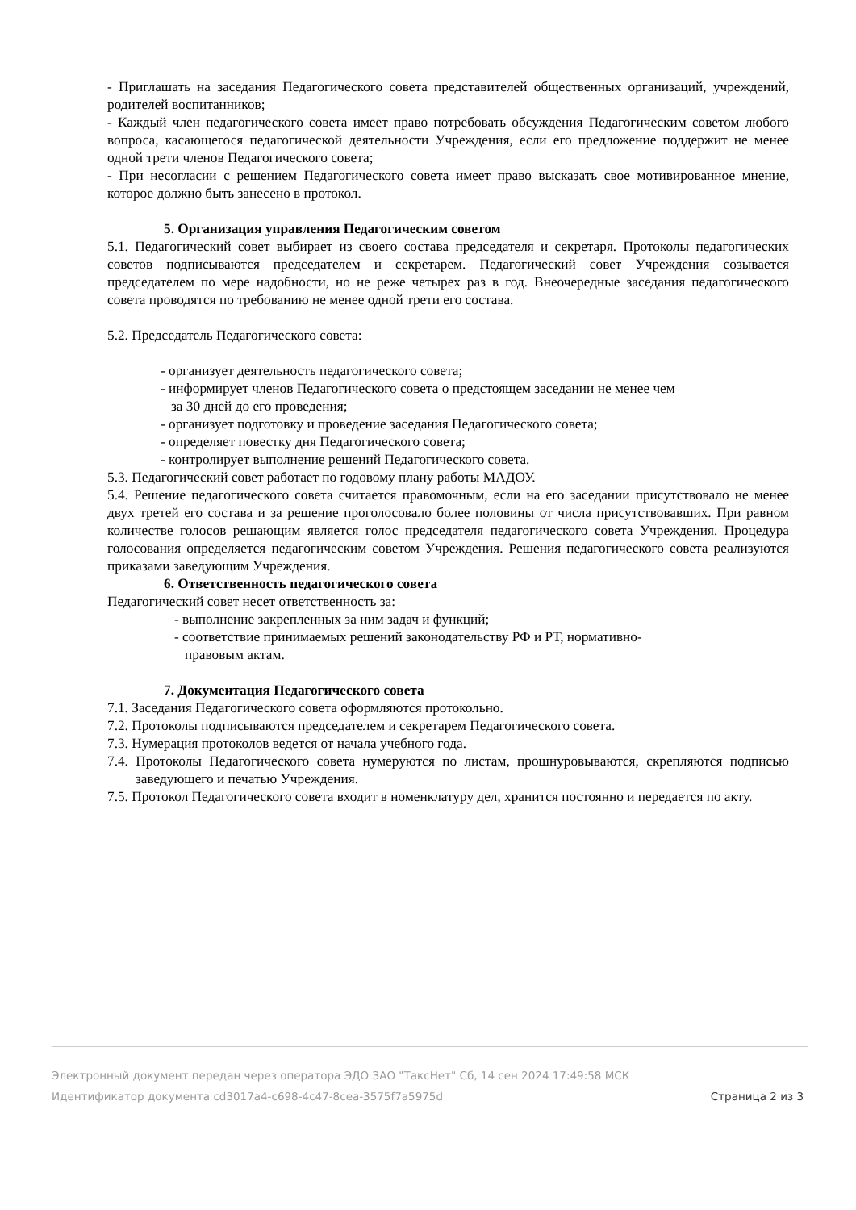- Приглашать на заседания Педагогического совета представителей общественных организаций, учреждений, родителей воспитанников;
- Каждый член педагогического совета имеет право потребовать обсуждения Педагогическим советом любого вопроса, касающегося педагогической деятельности Учреждения, если его предложение поддержит не менее одной трети членов Педагогического совета;
- При несогласии с решением Педагогического совета имеет право высказать свое мотивированное мнение, которое должно быть занесено в протокол.
5. Организация управления Педагогическим советом
5.1. Педагогический совет выбирает из своего состава председателя и секретаря. Протоколы педагогических советов подписываются председателем и секретарем. Педагогический совет Учреждения созывается председателем по мере надобности, но не реже четырех раз в год. Внеочередные заседания педагогического совета проводятся по требованию не менее одной трети его состава.
5.2. Председатель Педагогического совета:
- организует деятельность педагогического совета;
- информирует членов Педагогического совета о предстоящем заседании не менее чем
за 30 дней до его проведения;
- организует подготовку и проведение заседания Педагогического совета;
- определяет повестку дня Педагогического совета;
- контролирует выполнение решений Педагогического совета.
5.3. Педагогический совет работает по годовому плану работы МАДОУ.
5.4. Решение педагогического совета считается правомочным, если на его заседании присутствовало не менее двух третей его состава и за решение проголосовало более половины от числа присутствовавших. При равном количестве голосов решающим является голос председателя педагогического совета Учреждения. Процедура голосования определяется педагогическим советом Учреждения. Решения педагогического совета реализуются приказами заведующим Учреждения.
6. Ответственность педагогического совета
Педагогический совет несет ответственность за:
- выполнение закрепленных за ним задач и функций;
- соответствие принимаемых решений законодательству РФ и РТ, нормативно-
правовым актам.
7. Документация Педагогического совета
7.1. Заседания Педагогического совета оформляются протокольно.
7.2. Протоколы подписываются председателем и секретарем Педагогического совета.
7.3. Нумерация протоколов ведется от начала учебного года.
7.4. Протоколы Педагогического совета нумеруются по листам, прошнуровываются, скрепляются подписью заведующего и печатью Учреждения.
7.5. Протокол Педагогического совета входит в номенклатуру дел, хранится постоянно и передается по акту.
Электронный документ передан через оператора ЭДО ЗАО "ТаксНет" Сб, 14 сен 2024 17:49:58 МСК
Идентификатор документа cd3017a4-c698-4c47-8cea-3575f7a5975d Страница 2 из 3